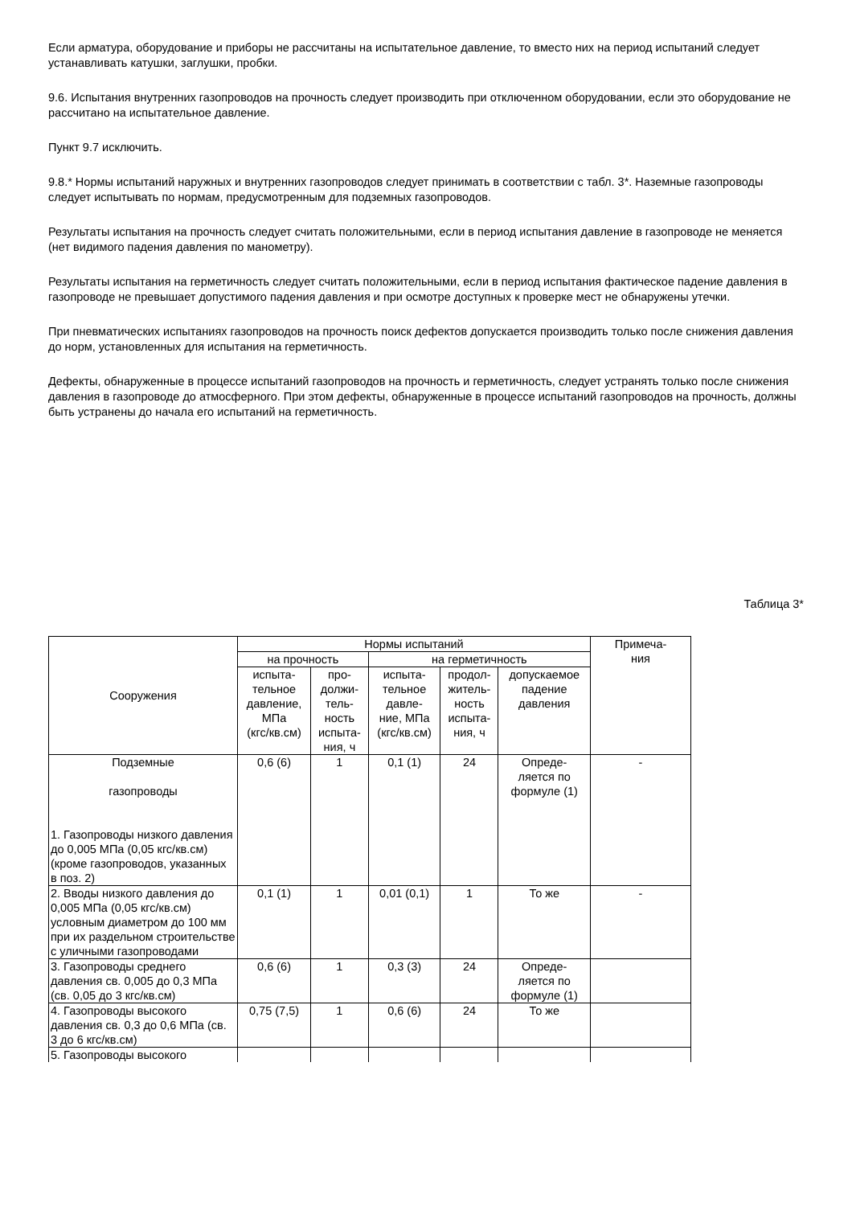Если арматура, оборудование и приборы не рассчитаны на испытательное давление, то вместо них на период испытаний следует устанавливать катушки, заглушки, пробки.
9.6. Испытания внутренних газопроводов на прочность следует производить при отключенном оборудовании, если это оборудование не рассчитано на испытательное давление.
Пункт 9.7 исключить.
9.8.* Нормы испытаний наружных и внутренних газопроводов следует принимать в соответствии с табл. 3*. Наземные газопроводы следует испытывать по нормам, предусмотренным для подземных газопроводов.
Результаты испытания на прочность следует считать положительными, если в период испытания давление в газопроводе не меняется (нет видимого падения давления по манометру).
Результаты испытания на герметичность следует считать положительными, если в период испытания фактическое падение давления в газопроводе не превышает допустимого падения давления и при осмотре доступных к проверке мест не обнаружены утечки.
При пневматических испытаниях газопроводов на прочность поиск дефектов допускается производить только после снижения давления до норм, установленных для испытания на герметичность.
Дефекты, обнаруженные в процессе испытаний газопроводов на прочность и герметичность, следует устранять только после снижения давления в газопроводе до атмосферного. При этом дефекты, обнаруженные в процессе испытаний газопроводов на прочность, должны быть устранены до начала его испытаний на герметичность.
Таблица 3*
| Сооружения | Нормы испытаний | | | | | Примеча- ния |
| --- | --- | --- | --- | --- | --- | --- |
| | на прочность | | на герметичность | | | |
| | испыта- тельное давление, МПа (кгс/кв.см) | про- должи- тель- ность испыта- ния, ч | испыта- тельное давле- ние, МПа (кгс/кв.см) | продол- житель- ность испыта- ния, ч | допускаемое падение давления | |
| Подземные газопроводы 1. Газопроводы низкого давления до 0,005 МПа (0,05 кгс/кв.см) (кроме газопроводов, указанных в поз. 2) | 0,6 (6) | 1 | 0,1 (1) | 24 | Опреде- ляется по формуле (1) | - |
| 2. Вводы низкого давления до 0,005 МПа (0,05 кгс/кв.см) условным диаметром до 100 мм при их раздельном строительстве с уличными газопроводами | 0,1 (1) | 1 | 0,01 (0,1) | 1 | То же | - |
| 3. Газопроводы среднего давления св. 0,005 до 0,3 МПа (св. 0,05 до 3 кгс/кв.см) | 0,6 (6) | 1 | 0,3 (3) | 24 | Опреде- ляется по формуле (1) | |
| 4. Газопроводы высокого давления св. 0,3 до 0,6 МПа (св. 3 до 6 кгс/кв.см) | 0,75 (7,5) | 1 | 0,6 (6) | 24 | То же | |
| 5. Газопроводы высокого | | | | | | |